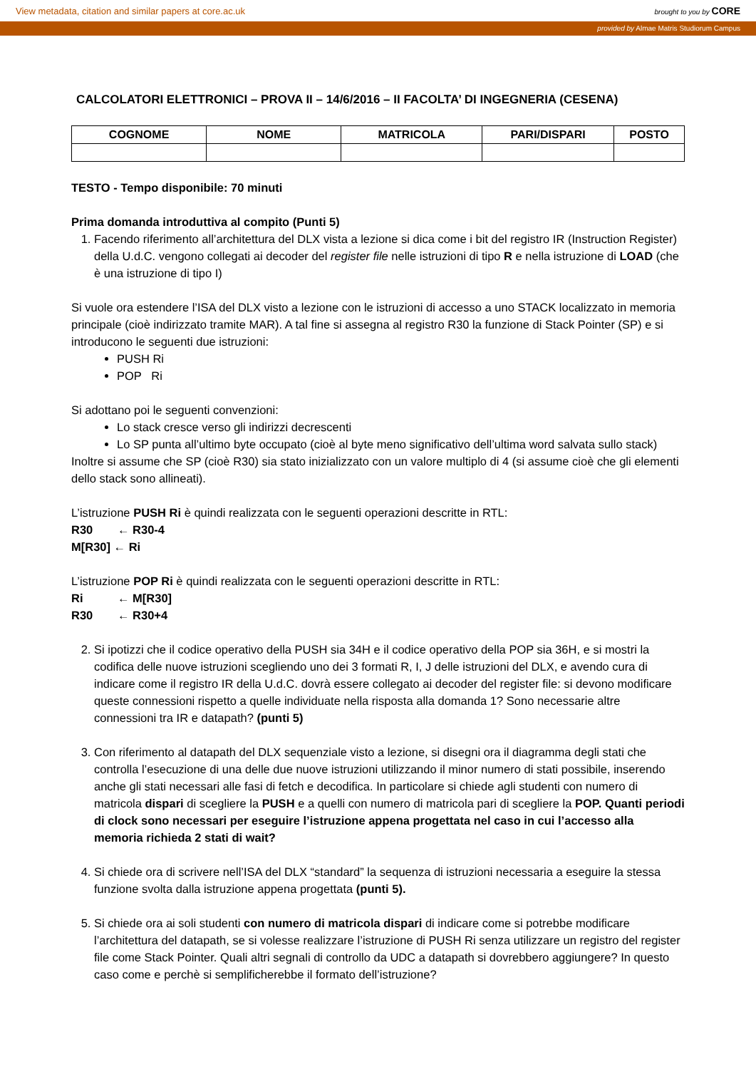View metadata, citation and similar papers at core.ac.uk brought to you by CORE
provided by Almae Matris Studiorum Campus
CALCOLATORI ELETTRONICI – PROVA II – 14/6/2016 – II FACOLTA’ DI INGEGNERIA (CESENA)
| COGNOME | NOME | MATRICOLA | PARI/DISPARI | POSTO |
| --- | --- | --- | --- | --- |
TESTO - Tempo disponibile: 70 minuti
Prima domanda introduttiva al compito (Punti 5)
1. Facendo riferimento all’architettura del DLX vista a lezione si dica come i bit del registro IR (Instruction Register) della U.d.C. vengono collegati ai decoder del register file nelle istruzioni di tipo R e nella istruzione di LOAD (che è una istruzione di tipo I)
Si vuole ora estendere l’ISA del DLX visto a lezione con le istruzioni di accesso a uno STACK localizzato in memoria principale (cioè indirizzato tramite MAR). A tal fine si assegna al registro R30 la funzione di Stack Pointer (SP) e si introducono le seguenti due istruzioni:
PUSH Ri
POP Ri
Si adottano poi le seguenti convenzioni:
Lo stack cresce verso gli indirizzi decrescenti
Lo SP punta all’ultimo byte occupato (cioè al byte meno significativo dell’ultima word salvata sullo stack)
Inoltre si assume che SP (cioè R30) sia stato inizializzato con un valore multiplo di 4 (si assume cioè che gli elementi dello stack sono allineati).
L’istruzione PUSH Ri è quindi realizzata con le seguenti operazioni descritte in RTL:
R30 ← R30-4
M[R30] ← Ri
L’istruzione POP Ri è quindi realizzata con le seguenti operazioni descritte in RTL:
Ri ← M[R30]
R30 ← R30+4
2. Si ipotizzi che il codice operativo della PUSH sia 34H e il codice operativo della POP sia 36H, e si mostri la codifica delle nuove istruzioni scegliendo uno dei 3 formati R, I, J delle istruzioni del DLX, e avendo cura di indicare come il registro IR della U.d.C. dovrà essere collegato ai decoder del register file: si devono modificare queste connessioni rispetto a quelle individuate nella risposta alla domanda 1? Sono necessarie altre connessioni tra IR e datapath? (punti 5)
3. Con riferimento al datapath del DLX sequenziale visto a lezione, si disegni ora il diagramma degli stati che controlla l’esecuzione di una delle due nuove istruzioni utilizzando il minor numero di stati possibile, inserendo anche gli stati necessari alle fasi di fetch e decodifica. In particolare si chiede agli studenti con numero di matricola dispari di scegliere la PUSH e a quelli con numero di matricola pari di scegliere la POP. Quanti periodi di clock sono necessari per eseguire l’istruzione appena progettata nel caso in cui l’accesso alla memoria richieda 2 stati di wait?
4. Si chiede ora di scrivere nell’ISA del DLX “standard” la sequenza di istruzioni necessaria a eseguire la stessa funzione svolta dalla istruzione appena progettata (punti 5).
5. Si chiede ora ai soli studenti con numero di matricola dispari di indicare come si potrebbe modificare l’architettura del datapath, se si volesse realizzare l’istruzione di PUSH Ri senza utilizzare un registro del register file come Stack Pointer. Quali altri segnali di controllo da UDC a datapath si dovrebbero aggiungere? In questo caso come e perchè si semplificherebbe il formato dell’istruzione?